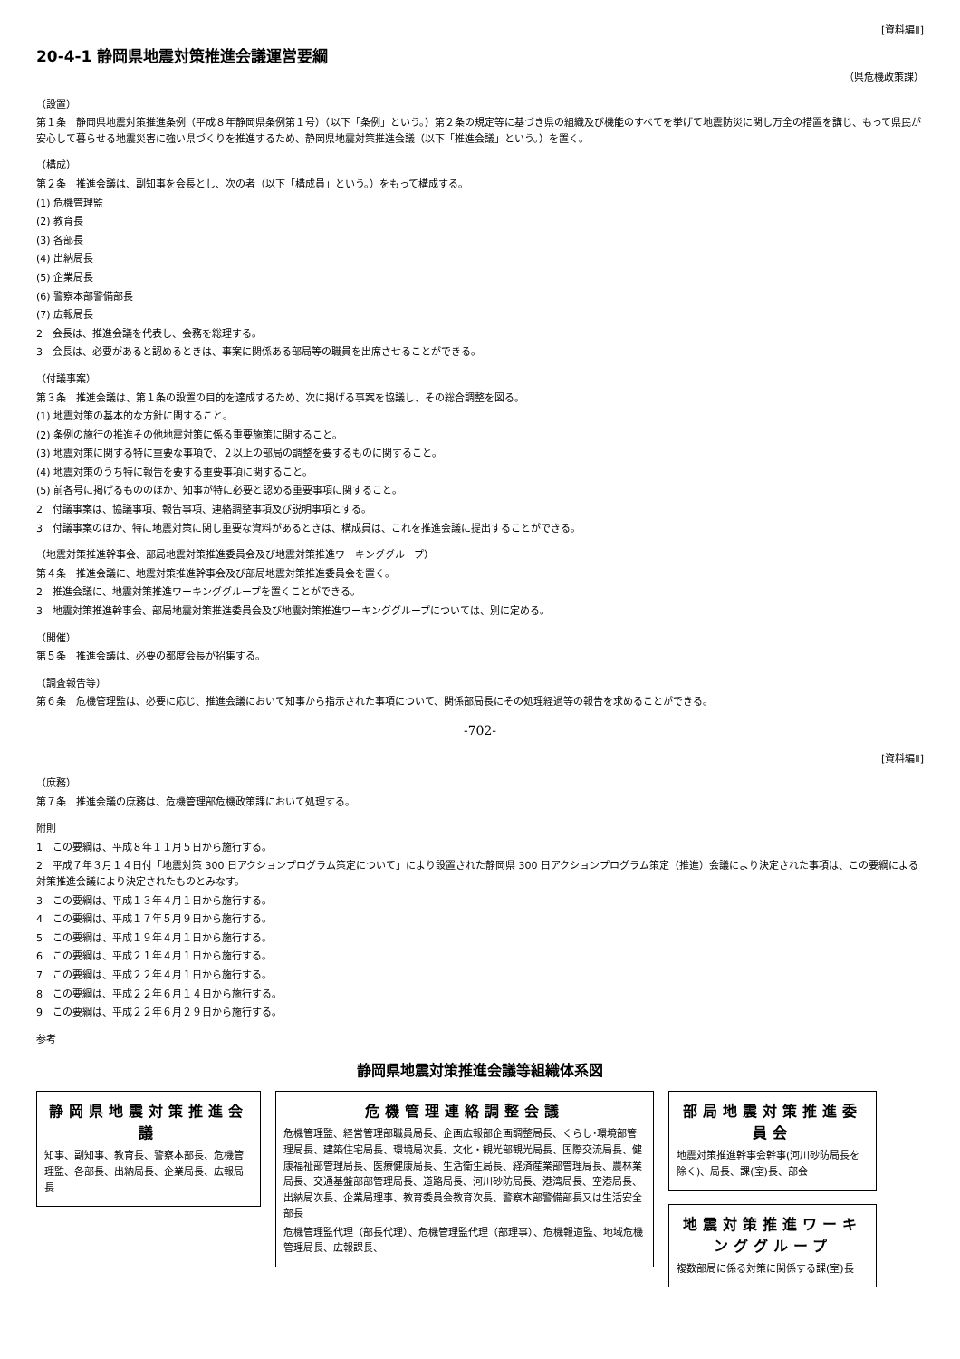[資料編Ⅱ]
20-4-1 静岡県地震対策推進会議運営要綱
（県危機政策課）
（設置）
第１条　静岡県地震対策推進条例（平成８年静岡県条例第１号）（以下「条例」という。）第２条の規定等に基づき県の組織及び機能のすべてを挙げて地震防災に関し万全の措置を講じ、もって県民が安心して暮らせる地震災害に強い県づくりを推進するため、静岡県地震対策推進会議（以下「推進会議」という。）を置く。
（構成）
第２条　推進会議は、副知事を会長とし、次の者（以下「構成員」という。）をもって構成する。
(1) 危機管理監
(2) 教育長
(3) 各部長
(4) 出納局長
(5) 企業局長
(6) 警察本部警備部長
(7) 広報局長
2　会長は、推進会議を代表し、会務を総理する。
3　会長は、必要があると認めるときは、事案に関係ある部局等の職員を出席させることができる。
（付議事案）
第３条　推進会議は、第１条の設置の目的を達成するため、次に掲げる事案を協議し、その総合調整を図る。
(1) 地震対策の基本的な方針に関すること。
(2) 条例の施行の推進その他地震対策に係る重要施策に関すること。
(3) 地震対策に関する特に重要な事項で、２以上の部局の調整を要するものに関すること。
(4) 地震対策のうち特に報告を要する重要事項に関すること。
(5) 前各号に掲げるもののほか、知事が特に必要と認める重要事項に関すること。
2　付議事案は、協議事項、報告事項、連絡調整事項及び説明事項とする。
3　付議事案のほか、特に地震対策に関し重要な資料があるときは、構成員は、これを推進会議に提出することができる。
（地震対策推進幹事会、部局地震対策推進委員会及び地震対策推進ワーキンググループ）
第４条　推進会議に、地震対策推進幹事会及び部局地震対策推進委員会を置く。
2　推進会議に、地震対策推進ワーキンググループを置くことができる。
3　地震対策推進幹事会、部局地震対策推進委員会及び地震対策推進ワーキンググループについては、別に定める。
（開催）
第５条　推進会議は、必要の都度会長が招集する。
（調査報告等）
第６条　危機管理監は、必要に応じ、推進会議において知事から指示された事項について、関係部局長にその処理経過等の報告を求めることができる。
-702-
[資料編Ⅱ]
（庶務）
第７条　推進会議の庶務は、危機管理部危機政策課において処理する。
附則
1　この要綱は、平成８年１１月５日から施行する。
2　平成７年３月１４日付「地震対策 300 日アクションプログラム策定について」により設置された静岡県 300 日アクションプログラム策定（推進）会議により決定された事項は、この要綱による対策推進会議により決定されたものとみなす。
3　この要綱は、平成１３年４月１日から施行する。
4　この要綱は、平成１７年５月９日から施行する。
5　この要綱は、平成１９年４月１日から施行する。
6　この要綱は、平成２１年４月１日から施行する。
7　この要綱は、平成２２年４月１日から施行する。
8　この要綱は、平成２２年６月１４日から施行する。
9　この要綱は、平成２２年６月２９日から施行する。
参考
静岡県地震対策推進会議等組織体系図
静岡県地震対策推進会議
知事、副知事、教育長、警察本部長、危機管理監、各部長、出納局長、企業局長、広報局長
危機管理連絡調整会議
危機管理監、経営管理部職員局長、企画広報部企画調整局長、くらし･環境部管理局長、建築住宅局長、環境局次長、文化・観光部観光局長、国際交流局長、健康福祉部管理局長、医療健康局長、生活衛生局長、経済産業部管理局長、農林業局長、交通基盤部部管理局長、道路局長、河川砂防局長、港湾局長、空港局長、出納局次長、企業局理事、教育委員会教育次長、警察本部警備部長又は生活安全部長
危機管理監代理（部長代理）、危機管理監代理（部理事）、危機報道監、地域危機管理局長、広報課長、
部局地震対策推進委員会
地震対策推進幹事会幹事(河川砂防局長を除く)、局長、課(室)長、部会
地震対策推進ワーキンググループ
複数部局に係る対策に関係する課(室)長